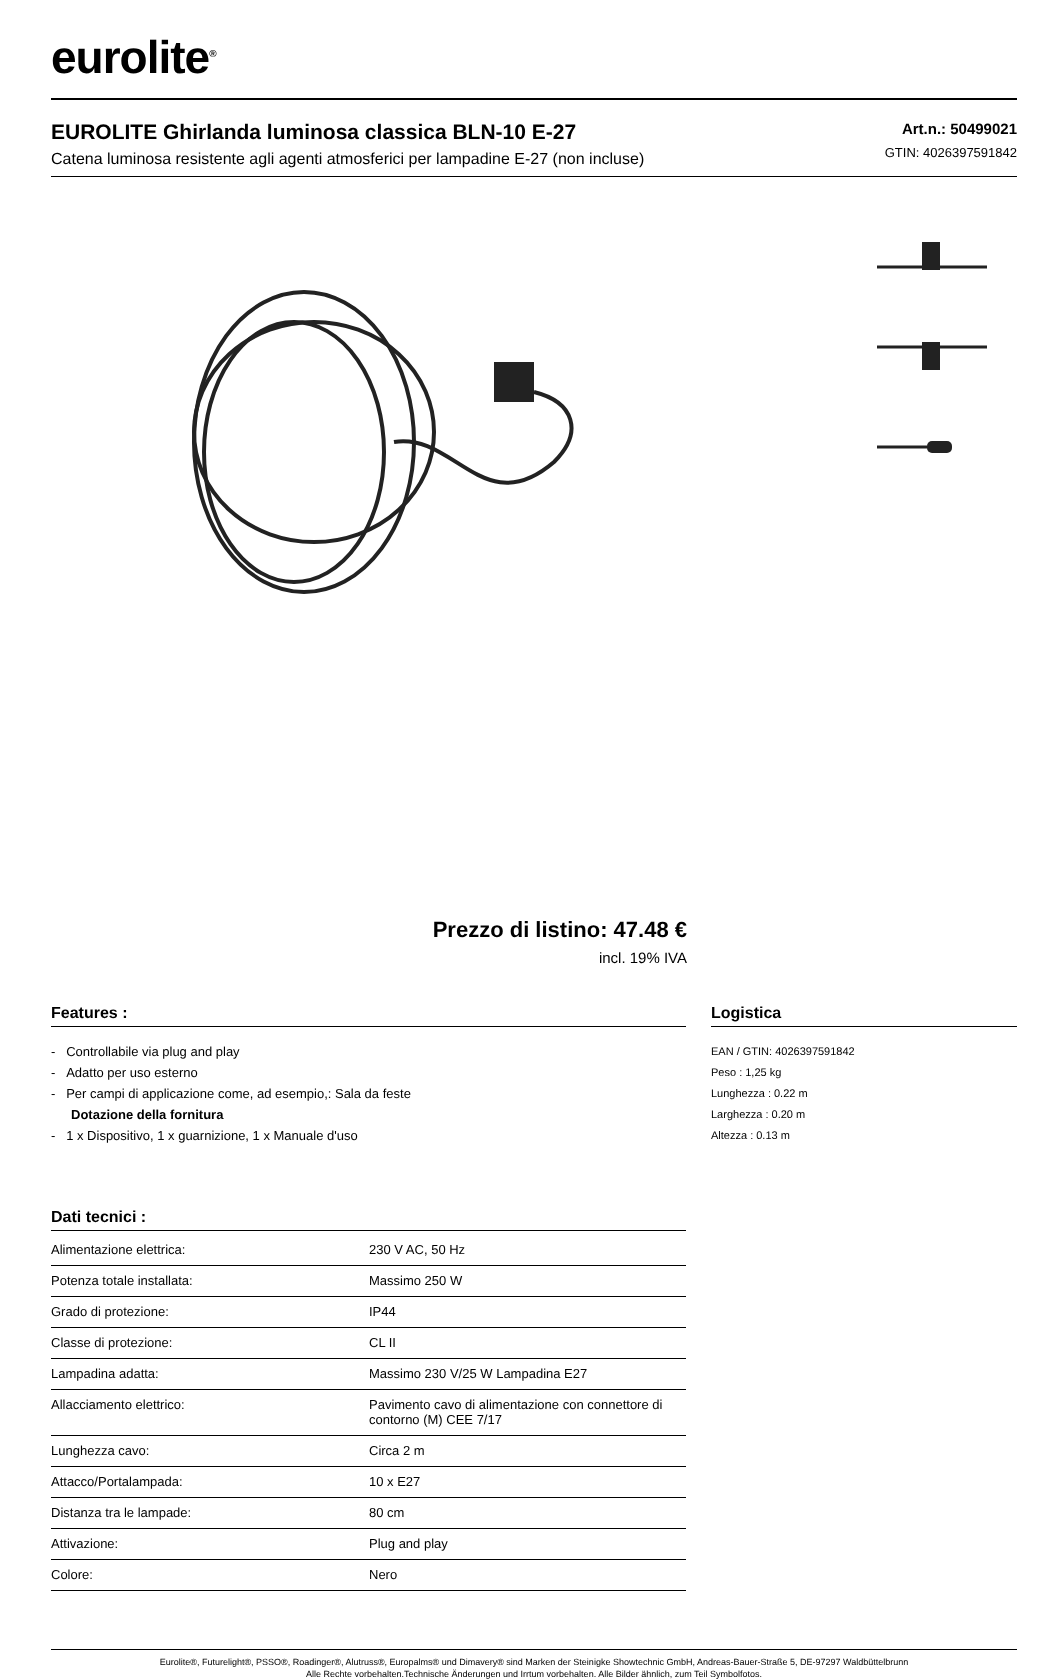eurolite<sup>®</sup>
EUROLITE Ghirlanda luminosa classica BLN-10 E-27
Catena luminosa resistente agli agenti atmosferici per lampadine E-27 (non incluse)
Art.n.: 50499021
GTIN: 4026397591842
Prezzo di listino: 47.48 €
incl. 19% IVA
Features :
- Controllabile via plug and play
- Adatto per uso esterno
- Per campi di applicazione come, ad esempio,: Sala da feste
Dotazione della fornitura
- 1 x Dispositivo, 1 x guarnizione, 1 x Manuale d'uso
Dati tecnici :
| Alimentazione elettrica: | 230 V AC, 50 Hz |
| Potenza totale installata: | Massimo 250 W |
| Grado di protezione: | IP44 |
| Classe di protezione: | CL II |
| Lampadina adatta: | Massimo 230 V/25 W Lampadina E27 |
| Allacciamento elettrico: | Pavimento cavo di alimentazione con connettore di contorno (M) CEE 7/17 |
| Lunghezza cavo: | Circa 2 m |
| Attacco/Portalampada: | 10 x E27 |
| Distanza tra le lampade: | 80 cm |
| Attivazione: | Plug and play |
| Colore: | Nero |
Logistica
EAN / GTIN: 4026397591842
Peso : 1,25 kg
Lunghezza : 0.22 m
Larghezza : 0.20 m
Altezza : 0.13 m
Eurolite®, Futurelight®, PSSO®, Roadinger®, Alutruss®, Europalms® und Dimavery® sind Marken der Steinigke Showtechnic GmbH, Andreas-Bauer-Straße 5, DE-97297 Waldbüttelbrunn
Alle Rechte vorbehalten.Technische Änderungen und Irrtum vorbehalten. Alle Bilder ähnlich, zum Teil Symbolfotos.